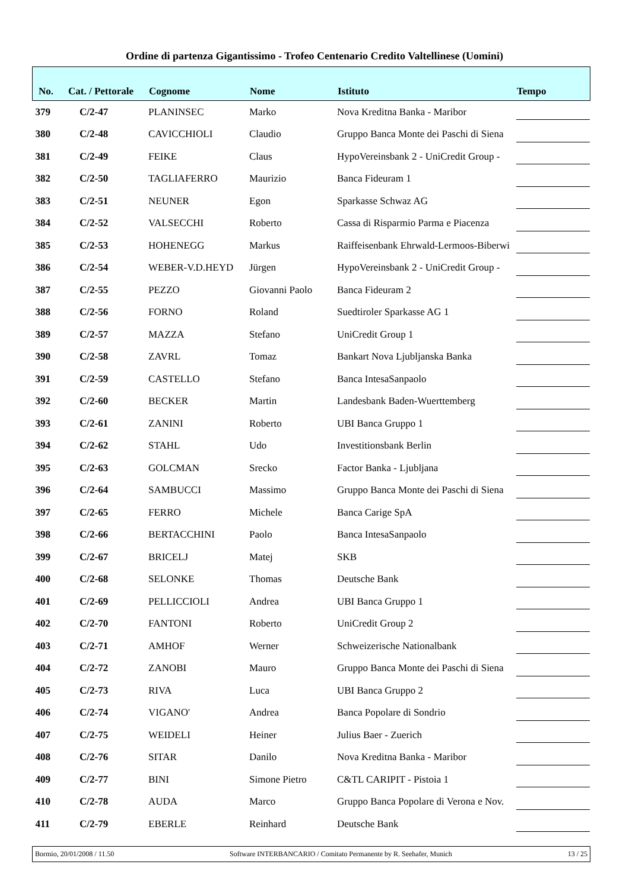Ordine di partenza Gigantissimo - Trofeo Centenario Credito Valtellinese (Uomini)
| No. | Cat. / Pettorale | Cognome | Nome | Istituto | Tempo |
| --- | --- | --- | --- | --- | --- |
| 379 | C/2-47 | PLANINSEC | Marko | Nova Kreditna Banka - Maribor | |
| 380 | C/2-48 | CAVICCHIOLI | Claudio | Gruppo Banca Monte dei Paschi di Siena | |
| 381 | C/2-49 | FEIKE | Claus | HypoVereinsbank 2 - UniCredit Group - | |
| 382 | C/2-50 | TAGLIAFERRO | Maurizio | Banca Fideuram 1 | |
| 383 | C/2-51 | NEUNER | Egon | Sparkasse Schwaz AG | |
| 384 | C/2-52 | VALSECCHI | Roberto | Cassa di Risparmio Parma e Piacenza | |
| 385 | C/2-53 | HOHENEGG | Markus | Raiffeisenbank Ehrwald-Lermoos-Biberwi | |
| 386 | C/2-54 | WEBER-V.D.HEYD | Jürgen | HypoVereinsbank 2 - UniCredit Group - | |
| 387 | C/2-55 | PEZZO | Giovanni Paolo | Banca Fideuram 2 | |
| 388 | C/2-56 | FORNO | Roland | Suedtiroler Sparkasse AG 1 | |
| 389 | C/2-57 | MAZZA | Stefano | UniCredit Group 1 | |
| 390 | C/2-58 | ZAVRL | Tomaz | Bankart Nova Ljubljanska Banka | |
| 391 | C/2-59 | CASTELLO | Stefano | Banca IntesaSanpaolo | |
| 392 | C/2-60 | BECKER | Martin | Landesbank Baden-Wuerttemberg | |
| 393 | C/2-61 | ZANINI | Roberto | UBI Banca Gruppo 1 | |
| 394 | C/2-62 | STAHL | Udo | Investitionsbank Berlin | |
| 395 | C/2-63 | GOLCMAN | Srecko | Factor Banka - Ljubljana | |
| 396 | C/2-64 | SAMBUCCI | Massimo | Gruppo Banca Monte dei Paschi di Siena | |
| 397 | C/2-65 | FERRO | Michele | Banca Carige SpA | |
| 398 | C/2-66 | BERTACCHINI | Paolo | Banca IntesaSanpaolo | |
| 399 | C/2-67 | BRICELJ | Matej | SKB | |
| 400 | C/2-68 | SELONKE | Thomas | Deutsche Bank | |
| 401 | C/2-69 | PELLICCIOLI | Andrea | UBI Banca Gruppo 1 | |
| 402 | C/2-70 | FANTONI | Roberto | UniCredit Group 2 | |
| 403 | C/2-71 | AMHOF | Werner | Schweizerische Nationalbank | |
| 404 | C/2-72 | ZANOBI | Mauro | Gruppo Banca Monte dei Paschi di Siena | |
| 405 | C/2-73 | RIVA | Luca | UBI Banca Gruppo 2 | |
| 406 | C/2-74 | VIGANO' | Andrea | Banca Popolare di Sondrio | |
| 407 | C/2-75 | WEIDELI | Heiner | Julius Baer - Zuerich | |
| 408 | C/2-76 | SITAR | Danilo | Nova Kreditna Banka - Maribor | |
| 409 | C/2-77 | BINI | Simone Pietro | C&TL CARIPIT - Pistoia 1 | |
| 410 | C/2-78 | AUDA | Marco | Gruppo Banca Popolare di Verona e Nov. | |
| 411 | C/2-79 | EBERLE | Reinhard | Deutsche Bank | |
Bormio, 20/01/2008 / 11.50 Software INTERBANCARIO / Comitato Permanente by R. Seehafer, Munich 13 / 25